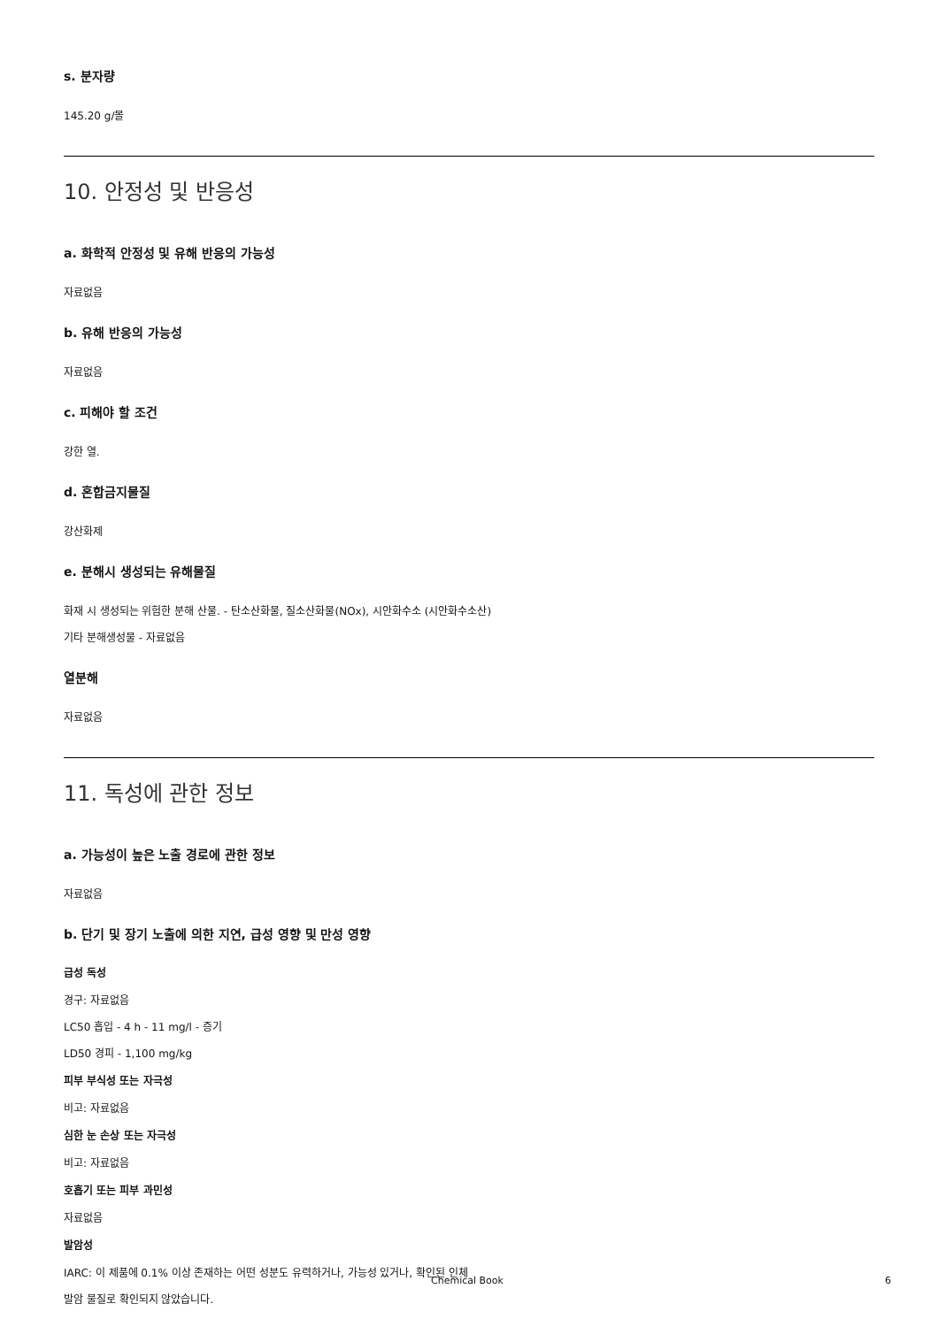s. 분자량
145.20 g/몰
10. 안정성 및 반응성
a. 화학적 안정성 및 유해 반응의 가능성
자료없음
b. 유해 반응의 가능성
자료없음
c. 피해야 할 조건
강한 열.
d. 혼합금지물질
강산화제
e. 분해시 생성되는 유해물질
화재 시 생성되는 위험한 분해 산물. - 탄소산화물, 질소산화물(NOx), 시안화수소 (시안화수소산)
기타 분해생성물 - 자료없음
열분해
자료없음
11. 독성에 관한 정보
a. 가능성이 높은 노출 경로에 관한 정보
자료없음
b. 단기 및 장기 노출에 의한 지연, 급성 영향 및 만성 영향
급성 독성
경구: 자료없음
LC50 흡입 - 4 h - 11 mg/l - 증기
LD50 경피 - 1,100 mg/kg
피부 부식성 또는 자극성
비고: 자료없음
심한 눈 손상 또는 자극성
비고: 자료없음
호흡기 또는 피부 과민성
자료없음
발암성
IARC: 이 제품에 0.1% 이상 존재하는 어떤 성분도 유력하거나, 가능성 있거나, 확인된 인체
발암 물질로 확인되지 않았습니다.
Chemical Book 6